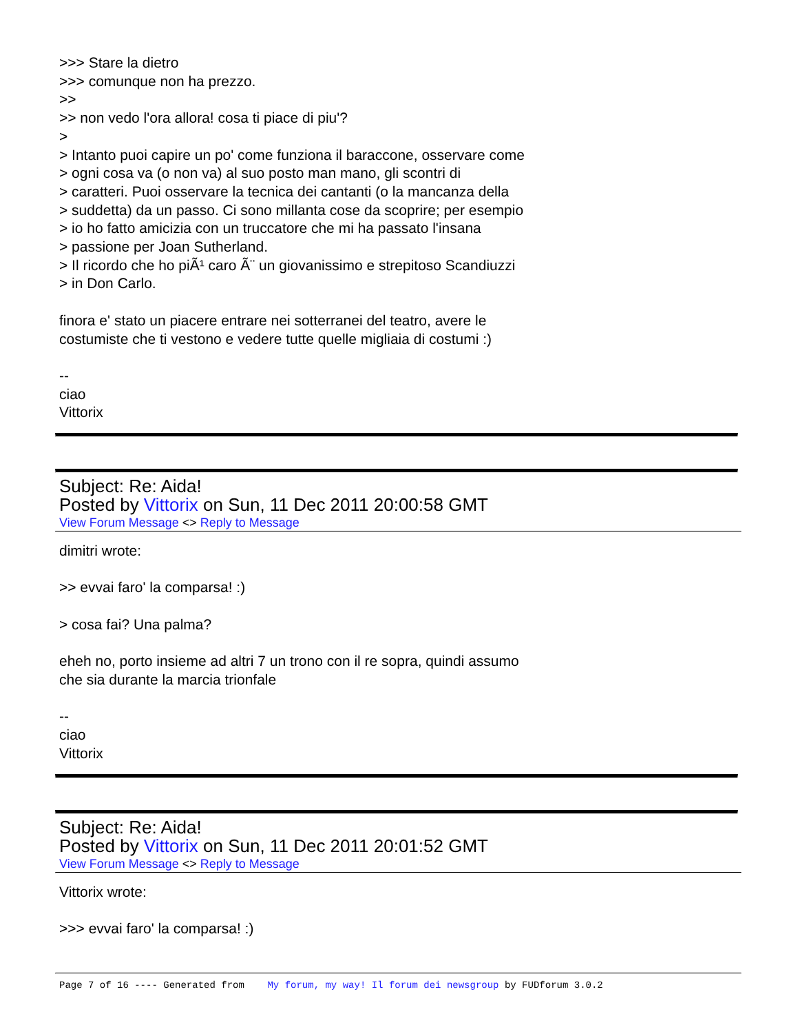>>> Stare la dietro
>>> comunque non ha prezzo.
>>
>> non vedo l'ora allora! cosa ti piace di piu'?
>
> Intanto puoi capire un po' come funziona il baraccone, osservare come
> ogni cosa va (o non va) al suo posto man mano, gli scontri di
> caratteri. Puoi osservare la tecnica dei cantanti (o la mancanza della
> suddetta) da un passo. Ci sono millanta cose da scoprire; per esempio
> io ho fatto amicizia con un truccatore che mi ha passato l'insana
> passione per Joan Sutherland.
> Il ricordo che ho piÃ¹ caro Ã¨ un giovanissimo e strepitoso Scandiuzzi
> in Don Carlo.
finora e' stato un piacere entrare nei sotterranei del teatro, avere le
costumiste che ti vestono e vedere tutte quelle migliaia di costumi :)
--
ciao
Vittorix
Subject: Re: Aida!
Posted by Vittorix on Sun, 11 Dec 2011 20:00:58 GMT
View Forum Message <> Reply to Message
dimitri wrote:
>> evvai faro' la comparsa! :)
> cosa fai? Una palma?
eheh no, porto insieme ad altri 7 un trono con il re sopra, quindi assumo
che sia durante la marcia trionfale
--
ciao
Vittorix
Subject: Re: Aida!
Posted by Vittorix on Sun, 11 Dec 2011 20:01:52 GMT
View Forum Message <> Reply to Message
Vittorix wrote:
>>> evvai faro' la comparsa! :)
Page 7 of 16 ---- Generated from My forum, my way! Il forum dei newsgroup by FUDforum 3.0.2